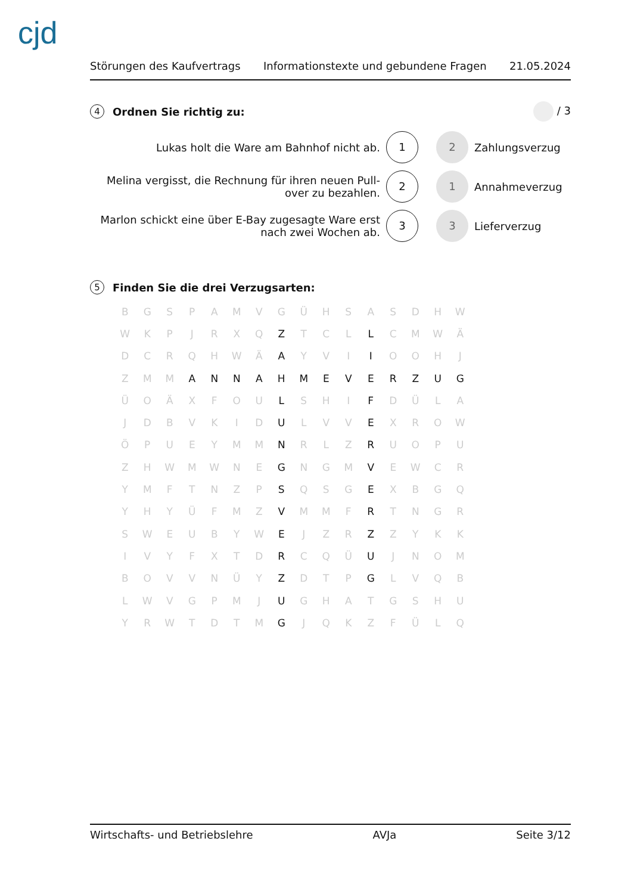cjd
Störungen des Kaufvertrags Informationstexte und gebundene Fragen 21.05.2024
4 Ordnen Sie richtig zu: / 3
Lukas holt die Ware am Bahnhof nicht ab.
1
2
Zahlungsverzug
Melina vergisst, die Rechnung für ihren neuen Pull-over zu bezahlen.
2
1
Annahmeverzug
Marlon schickt eine über E-Bay zugesagte Ware erst nach zwei Wochen ab.
3
3
Lieferverzug
5 Finden Sie die drei Verzugsarten:
| B | G | S | P | A | M | V | G | Ü | H | S | A | S | D | H | W |
| W | K | P | J | R | X | Q | Z | T | C | L | L | C | M | W | Ä |
| D | C | R | Q | H | W | Ä | A | Y | V | I | I | O | O | H | J |
| Z | M | M | A | N | N | A | H | M | E | V | E | R | Z | U | G |
| Ü | O | Ä | X | F | O | U | L | S | H | I | F | D | Ü | L | A |
| J | D | B | V | K | I | D | U | L | V | V | E | X | R | O | W |
| Ö | P | U | E | Y | M | M | N | R | L | Z | R | U | O | P | U |
| Z | H | W | M | W | N | E | G | N | G | M | V | E | W | C | R |
| Y | M | F | T | N | Z | P | S | Q | S | G | E | X | B | G | Q |
| Y | H | Y | Ü | F | M | Z | V | M | M | F | R | T | N | G | R |
| S | W | E | U | B | Y | W | E | J | Z | R | Z | Z | Y | K | K |
| I | V | Y | F | X | T | D | R | C | Q | Ü | U | J | N | O | M |
| B | O | V | V | N | Ü | Y | Z | D | T | P | G | L | V | Q | B |
| L | W | V | G | P | M | J | U | G | H | A | T | G | S | H | U |
| Y | R | W | T | D | T | M | G | J | Q | K | Z | F | Ü | L | Q |
Wirtschafts- und Betriebslehre AVJa Seite 3/12